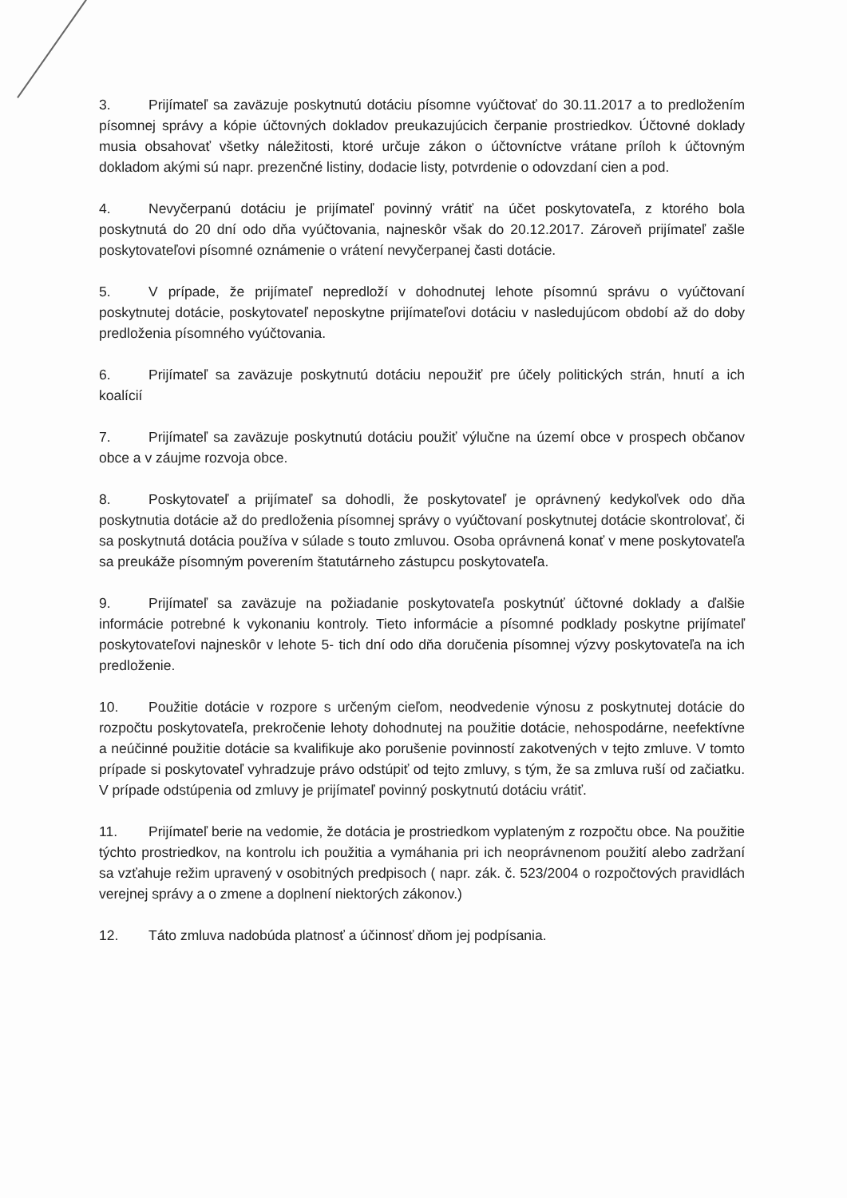3. Prijímateľ sa zaväzuje poskytnutú dotáciu písomne vyúčtovať do 30.11.2017 a to predložením písomnej správy a kópie účtovných dokladov preukazujúcich čerpanie prostriedkov. Účtovné doklady musia obsahovať všetky náležitosti, ktoré určuje zákon o účtovníctve vrátane príloh k účtovným dokladom akými sú napr. prezenčné listiny, dodacie listy, potvrdenie o odovzdaní cien a pod.
4. Nevyčerpanú dotáciu je prijímateľ povinný vrátiť na účet poskytovateľa, z ktorého bola poskytnutá do 20 dní odo dňa vyúčtovania, najneskôr však do 20.12.2017. Zároveň prijímateľ zašle poskytovateľovi písomné oznámenie o vrátení nevyčerpanej časti dotácie.
5. V prípade, že prijímateľ nepredloží v dohodnutej lehote písomnú správu o vyúčtovaní poskytnutej dotácie, poskytovateľ neposkytne prijímateľovi dotáciu v nasledujúcom období až do doby predloženia písomného vyúčtovania.
6. Prijímateľ sa zaväzuje poskytnutú dotáciu nepoužiť pre účely politických strán, hnutí a ich koalícií
7. Prijímateľ sa zaväzuje poskytnutú dotáciu použiť výlučne na území obce v prospech občanov obce a v záujme rozvoja obce.
8. Poskytovateľ a prijímateľ sa dohodli, že poskytovateľ je oprávnený kedykoľvek odo dňa poskytnutia dotácie až do predloženia písomnej správy o vyúčtovaní poskytnutej dotácie skontrolovať, či sa poskytnutá dotácia používa v súlade s touto zmluvou. Osoba oprávnená konať v mene poskytovateľa sa preukáže písomným poverením štatutárneho zástupcu poskytovateľa.
9. Prijímateľ sa zaväzuje na požiadanie poskytovateľa poskytnúť účtovné doklady a ďalšie informácie potrebné k vykonaniu kontroly. Tieto informácie a písomné podklady poskytne prijímateľ poskytovateľovi najneskôr v lehote 5- tich dní odo dňa doručenia písomnej výzvy poskytovateľa na ich predloženie.
10. Použitie dotácie v rozpore s určeným cieľom, neodvedenie výnosu z poskytnutej dotácie do rozpočtu poskytovateľa, prekročenie lehoty dohodnutej na použitie dotácie, nehospodárne, neefektívne a neúčinné použitie dotácie sa kvalifikuje ako porušenie povinností zakotvených v tejto zmluve. V tomto prípade si poskytovateľ vyhradzuje právo odstúpiť od tejto zmluvy, s tým, že sa zmluva ruší od začiatku. V prípade odstúpenia od zmluvy je prijímateľ povinný poskytnutú dotáciu vrátiť.
11. Prijímateľ berie na vedomie, že dotácia je prostriedkom vyplateným z rozpočtu obce. Na použitie týchto prostriedkov, na kontrolu ich použitia a vymáhania pri ich neoprávnenom použití alebo zadržaní sa vzťahuje režim upravený v osobitných predpisoch ( napr. zák. č. 523/2004 o rozpočtových pravidlách verejnej správy a o zmene a doplnení niektorých zákonov.)
12. Táto zmluva nadobúda platnosť a účinnosť dňom jej podpísania.